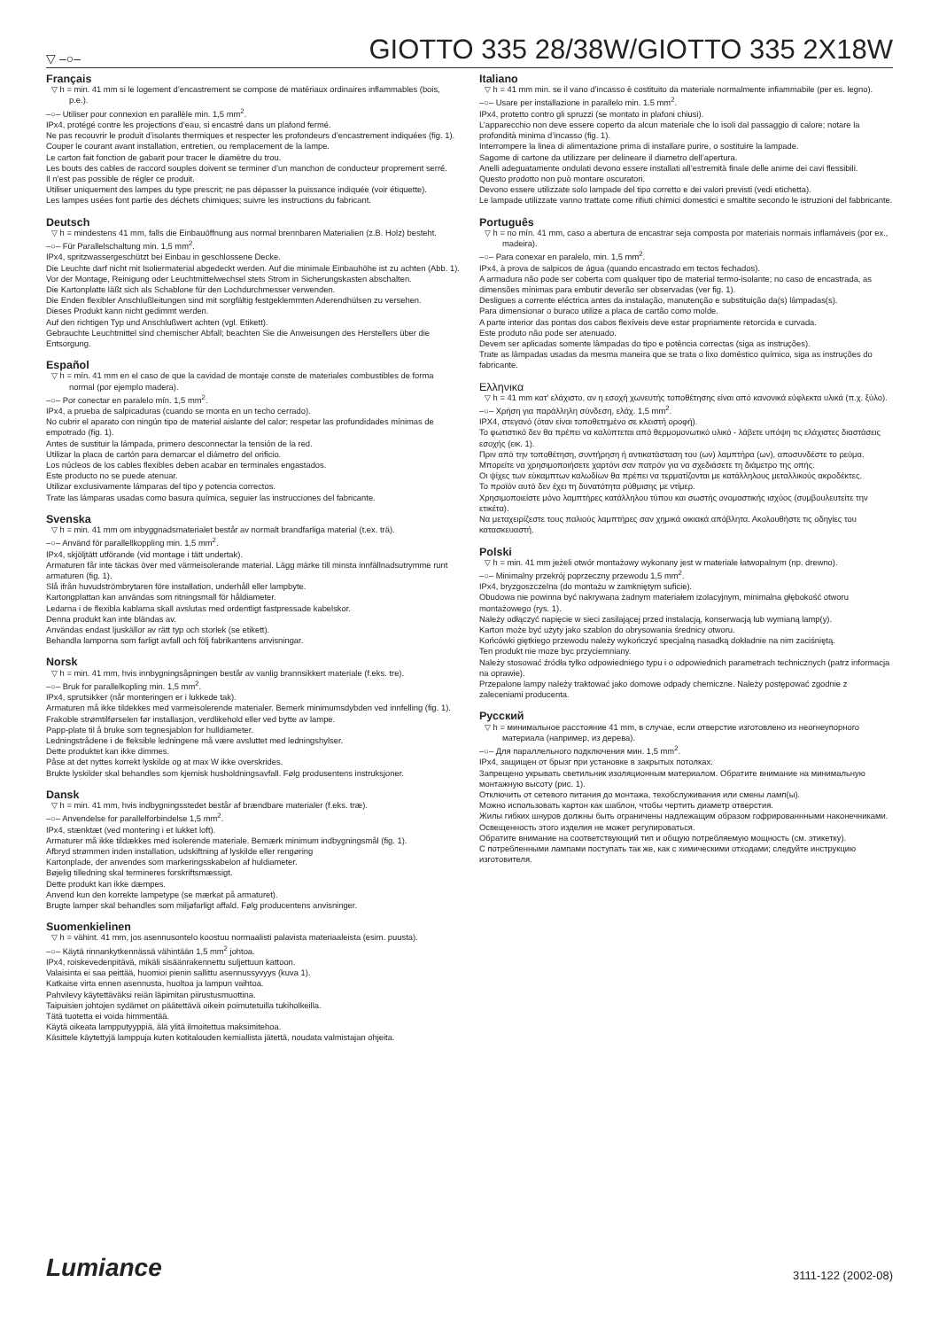▽ –○–
GIOTTO 335 28/38W/GIOTTO 335 2X18W
Français
▽ h = min. 41 mm si le logement d’encastrement se compose de matériaux ordinaires inflammables (bois, p.e.).
–○– Utiliser pour connexion en parallèle min. 1,5 mm<sup>2</sup>.
IPx4, protégé contre les projections d’eau, si encastré dans un plafond fermé.
Ne pas recouvrir le produit d’isolants thermiques et respecter les profondeurs d’encastrement indiquées (fig. 1).
Couper le courant avant installation, entretien, ou remplacement de la lampe.
Le carton fait fonction de gabarit pour tracer le diamètre du trou.
Les bouts des cables de raccord souples doivent se terminer d’un manchon de conducteur proprement serré.
Il n’est pas possible de régler ce produit.
Utiliser uniquement des lampes du type prescrit; ne pas dépasser la puissance indiquée (voir étiquette).
Les lampes usées font partie des déchets chimiques; suivre les instructions du fabricant.
Deutsch
▽ h = mindestens 41 mm, falls die Einbauöffnung aus normal brennbaren Materialien (z.B. Holz) besteht.
–○– Für Parallelschaltung min. 1,5 mm<sup>2</sup>.
IPx4, spritzwassergeschützt bei Einbau in geschlossene Decke.
Die Leuchte darf nicht mit Isoliermaterial abgedeckt werden. Auf die minimale Einbauhöhe ist zu achten (Abb. 1).
Vor der Montage, Reinigung oder Leuchtmittelwechsel stets Strom in Sicherungskasten abschalten.
Die Kartonplatte läßt sich als Schablone für den Lochdurchmesser verwenden.
Die Enden flexibler Anschlußleitungen sind mit sorgfältig festgeklemmten Aderendhülsen zu versehen.
Dieses Produkt kann nicht gedimmt werden.
Auf den richtigen Typ und Anschlußwert achten (vgl. Etikett).
Gebrauchte Leuchtmittel sind chemischer Abfall; beachten Sie die Anweisungen des Herstellers über die Entsorgung.
Español
▽ h = mín. 41 mm en el caso de que la cavidad de montaje conste de materiales combustibles de forma normal (por ejemplo madera).
–○– Por conectar en paralelo mín. 1,5 mm<sup>2</sup>.
IPx4, a prueba de salpicaduras (cuando se monta en un techo cerrado).
No cubrir el aparato con ningún tipo de material aislante del calor; respetar las profundidades mínimas de empotrado (fig. 1).
Antes de sustituir la lámpada, primero desconnectar la tensión de la red.
Utilizar la placa de cartón para demarcar el diámetro del orificio.
Los núcleos de los cables flexibles deben acabar en terminales engastados.
Este producto no se puede atenuar.
Utilizar exclusivamente lámparas del tipo y potencia correctos.
Trate las lámparas usadas como basura química, seguier las instrucciones del fabricante.
Svenska
▽ h = min. 41 mm om inbyggnadsmaterialet består av normalt brandfarliga material (t.ex. trä).
–○– Använd för parallellkoppling min. 1,5 mm<sup>2</sup>.
IPx4, skjöljtätt utförande (vid montage i tätt undertak).
Armaturen får inte täckas över med värmeisolerande material. Lägg märke till minsta innfällnadsutrymme runt armaturen (fig. 1).
Slå ifrån huvudströmbrytaren före installation, underhåll eller lampbyte.
Kartongplattan kan användas som ritningsmall för håldiameter.
Ledarna i de flexibla kablarna skall avslutas med ordentligt fastpressade kabelskor.
Denna produkt kan inte bländas av.
Användas endast ljuskällor av rätt typ och storlek (se etikett).
Behandla lamporna som farligt avfall och följ fabrikantens anvisningar.
Norsk
▽ h = min. 41 mm, hvis innbygningsåpningen består av vanlig brannsikkert materiale (f.eks. tre).
–○– Bruk for parallelkopling min. 1,5 mm<sup>2</sup>.
IPx4, sprutsikker (når monteringen er i lukkede tak).
Armaturen må ikke tildekkes med varmeisolerende materialer. Bemerk minimumsdybden ved innfelling (fig. 1).
Frakoble strømtilførselen før installasjon, verdlikehold eller ved bytte av lampe.
Papp-plate til å bruke som tegnesjablon for hulldiameter.
Ledningstrådene i de fleksible ledningene må være avsluttet med ledningshylser.
Dette produktet kan ikke dimmes.
Påse at det nyttes korrekt lyskilde og at max W ikke overskrides.
Brukte lyskilder skal behandles som kjemisk husholdningsavfall. Følg produsentens instruksjoner.
Dansk
▽ h = min. 41 mm, hvis indbygningsstedet består af brændbare materialer (f.eks. træ).
–○– Anvendelse for parallelforbindelse 1,5 mm<sup>2</sup>.
IPx4, stænktæt (ved montering i et lukket loft).
Armaturer må ikke tildækkes med isolerende materiale. Bemærk minimum indbygningsmål (fig. 1).
Afbryd strømmen inden installation, udskiftning af lyskilde eller rengøring
Kartonplade, der anvendes som markeringsskabelon af huldiameter.
Bøjelig tilledning skal termineres forskriftsmæssigt.
Dette produkt kan ikke dæmpes.
Anvend kun den korrekte lampetype (se mærkat på armaturet).
Brugte lamper skal behandles som miljøfarligt affald. Følg producentens anvisninger.
Suomenkielinen
▽ h = vähint. 41 mm, jos asennusontelo koostuu normaalisti palavista materiaaleista (esim. puusta).
–○– Käytä rinnankytkennässä vähintään 1,5 mm<sup>2</sup> johtoa.
IPx4, roiskevedenpitävä, mikäli sisäänrakennettu suljettuun kattoon.
Valaisinta ei saa peittää, huomioi pienin sallittu asennussyvyys (kuva 1).
Katkaise virta ennen asennusta, huoltoa ja lampun vaihtoa.
Pahvilevy käytettäväksi reiän läpimitan piirustusmuottina.
Taipuisien johtojen sydämet on päätettävä oikein poimutetuilla tukiholkeilla.
Tätä tuotetta ei voida himmentää.
Käytä oikeata lampputyyppiä, älä ylitä ilmoitettua maksimitehoa.
Käsittele käytettyjä lamppuja kuten kotitalouden kemiallista jätettä, noudata valmistajan ohjeita.
Italiano
▽ h = 41 mm min. se il vano d’incasso è costituito da materiale normalmente infiammabile (per es. legno).
–○– Usare per installazione in parallelo min. 1.5 mm<sup>2</sup>.
IPx4, protetto contro gli spruzzi (se montato in plafoni chiusi).
L’apparecchio non deve essere coperto da alcun materiale che lo isoli dal passaggio di calore; notare la profondità minima d’incasso (fig. 1).
Interrompere la linea di alimentazione prima di installare purire, o sostituire la lampade.
Sagome di cartone da utilizzare per delineare il diametro dell’apertura.
Anelli adeguatamente ondulati devono essere installati all’estremità finale delle anime dei cavi flessibili.
Questo prodotto non può montare oscuratori.
Devono essere utilizzate solo lampade del tipo corretto e dei valori previsti (vedi etichetta).
Le lampade utilizzate vanno trattate come rifiuti chimici domestici e smaltite secondo le istruzioni del fabbricante.
Português
▽ h = no mín. 41 mm, caso a abertura de encastrar seja composta por materiais normais inflamáveis (por ex., madeira).
–○– Para conexar en paralelo, min. 1,5 mm<sup>2</sup>.
IPx4, à prova de salpicos de água (quando encastrado em tectos fechados).
A armadura não pode ser coberta com qualquer tipo de material termo-isolante; no caso de encastrada, as dimensões mínimas para embutir deverão ser observadas (ver fig. 1).
Desligues a corrente eléctrica antes da instalação, manutenção e substituição da(s) lâmpadas(s).
Para dimensionar o buraco utilize a placa de cartão como molde.
A parte interior das pontas dos cabos flexíveis deve estar propriamente retorcida e curvada.
Este produto não pode ser atenuado.
Devem ser aplicadas somente lâmpadas do tipo e potência correctas (siga as instruções).
Trate as lâmpadas usadas da mesma maneira que se trata o lixo doméstico químico, siga as instruções do fabricante.
Ελληνικα
▽ h = 41 mm κατ' ελάχιστο, αν η εσοχή χωνευτής τοποθέτησης είναι από κανονικά εύφλεκτα υλικά (π.χ. ξύλο).
–○– Χρήση για παράλληλη σύνδεση, ελάχ. 1,5 mm<sup>2</sup>.
IPX4, στεγανό (όταν είναι τοποθετημένο σε κλειστή οροφή).
Το φωτιστικό δεν θα πρέπει να καλύπτεται από θερμομονωτικό υλικό - λάβετε υπόψη τις ελάχιστες διαστάσεις εσοχής (εικ. 1).
Πριν από την τοποθέτηση, συντήρηση ή αντικατάσταση του (ων) λαμπτήρα (ων), αποσυνδέστε το ρεύμα.
Μπορείτε να χρησιμοποιήσετε χαρτόνι σαν πατρόν για να σχεδιάσετε τη διάμετρο της οπής.
Οι ψίχες των εύκαμπτων καλωδίων θα πρέπει να τερματίζονται με κατάλληλους μεταλλικούς ακροδέκτες.
Το προϊόν αυτό δεν έχει τη δυνατότητα ρύθμισης με ντίμερ.
Χρησιμοποιείστε μόνο λαμπτήρες κατάλληλου τύπου και σωστής ονομαστικής ισχύος (συμβουλευτείτε την ετικέτα).
Να μεταχειρίζεστε τους παλιούς λαμπτήρες σαν χημικά οικιακά απόβλητα. Ακολουθήστε τις οδηγίες του κατασκευαστή.
Polski
▽ h = min. 41 mm jeżeli otwór montażowy wykonany jest w materiale łatwopalnym (np. drewno).
–○– Minimalny przekrój poprzeczny przewodu 1,5 mm<sup>2</sup>.
IPx4, bryzgoszczelna (do montażu w zamkniętym suficie).
Obudowa nie powinna być nakrywana żadnym materiałem izolacyjnym, minimalna głębokość otworu montażowego (rys. 1).
Należy odłączyć napięcie w sieci zasilającej przed instalacją, konserwacją lub wymianą lamp(y).
Karton może być użyty jako szablon do obrysowania średnicy otworu.
Końcówki giętkiego przewodu należy wykończyć specjalną nasadką dokładnie na nim zaciśniętą.
Ten produkt nie moze byc przyciemniany.
Należy stosować źródła tylko odpowiedniego typu i o odpowiednich parametrach technicznych (patrz informacja na oprawie).
Przepalone lampy należy traktować jako domowe odpady chemiczne. Należy postępować zgodnie z zaleceniami producenta.
Русский
▽ h = минимальное расстояние 41 mm, в случае, если отверстие изготовлено из неогнеупорного материала (например, из дерева).
–○– Для параллельного подключения мин. 1,5 mm<sup>2</sup>.
IPx4, защищен от брызг при установке в закрытых потолках.
Запрещено укрывать светильник изоляционным материалом. Обратите внимание на минимальную монтажную высоту (рис. 1).
Отключить от сетевого питания до монтажа, техобслуживания или смены ламп(ы).
Можно использовать картон как шаблон, чтобы чертить диаметр отверстия.
Жилы гибких шнуров должны быть ограничены надлежащим образом гофрированнными наконечниками.
Освещенность этого изделия не может регулироваться.
Обратите внимание на соответствующий тип и общую потребляемую мощность (см. этикетку).
С потребленными лампами поступать так же, как с химическими отходами; следуйте инструкцию изготовителя.
Lumiance 3111-122 (2002-08)